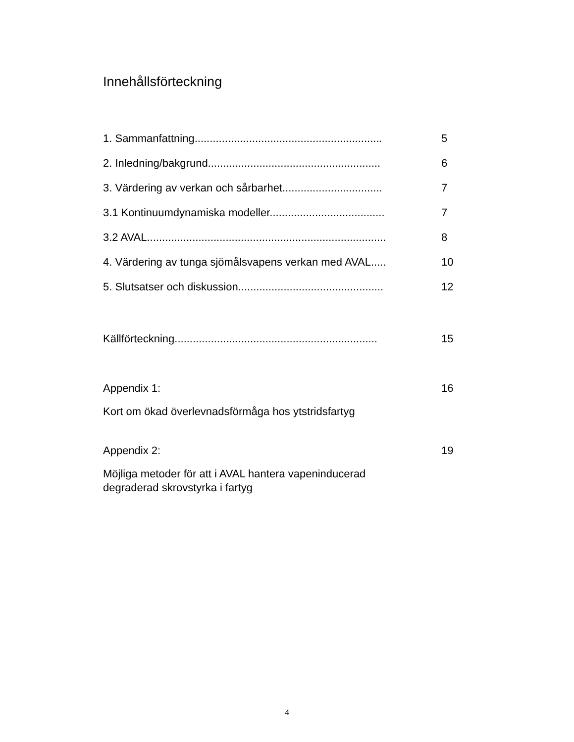Innehållsförteckning
1. Sammanfattning.............................................................. 5
2. Inledning/bakgrund......................................................... 6
3. Värdering av verkan och sårbarhet................................. 7
3.1 Kontinuumdynamiska modeller...................................... 7
3.2 AVAL............................................................................... 8
4. Värdering av tunga sjömålsvapens verkan med AVAL..... 10
5. Slutsatser och diskussion................................................ 12
Källförteckning................................................................... 15
Appendix 1: 16
Kort om ökad överlevnadsförmåga hos ytstridsfartyg
Appendix 2: 19
Möjliga metoder för att i AVAL hantera vapeninducerad
degraderad skrovstyrka i fartyg
4